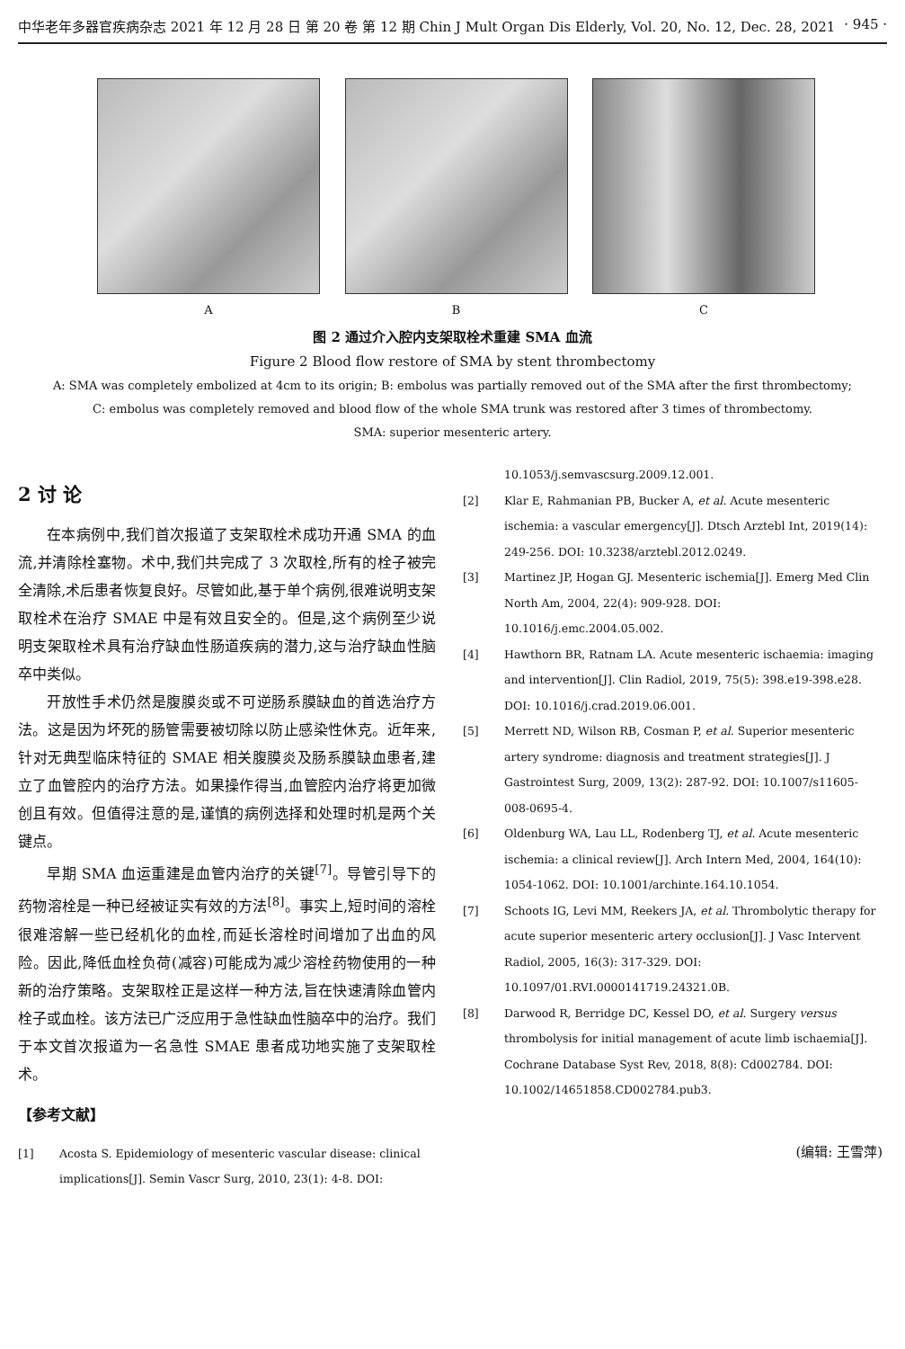中华老年多器官疾病杂志 2021 年 12 月 28 日 第 20 卷 第 12 期 Chin J Mult Organ Dis Elderly, Vol. 20, No. 12, Dec. 28, 2021 · 945 ·
A B C
图 2 通过介入腔内支架取栓术重建 SMA 血流
Figure 2 Blood flow restore of SMA by stent thrombectomy
A: SMA was completely embolized at 4cm to its origin; B: embolus was partially removed out of the SMA after the first thrombectomy;
C: embolus was completely removed and blood flow of the whole SMA trunk was restored after 3 times of thrombectomy.
SMA: superior mesenteric artery.
2 讨 论
在本病例中,我们首次报道了支架取栓术成功开通 SMA 的血流,并清除栓塞物。术中,我们共完成了 3 次取栓,所有的栓子被完全清除,术后患者恢复良好。尽管如此,基于单个病例,很难说明支架取栓术在治疗 SMAE 中是有效且安全的。但是,这个病例至少说明支架取栓术具有治疗缺血性肠道疾病的潜力,这与治疗缺血性脑卒中类似。
开放性手术仍然是腹膜炎或不可逆肠系膜缺血的首选治疗方法。这是因为坏死的肠管需要被切除以防止感染性休克。近年来,针对无典型临床特征的 SMAE 相关腹膜炎及肠系膜缺血患者,建立了血管腔内的治疗方法。如果操作得当,血管腔内治疗将更加微创且有效。但值得注意的是,谨慎的病例选择和处理时机是两个关键点。
早期 SMA 血运重建是血管内治疗的关键<sup>[7]</sup>。导管引导下的药物溶栓是一种已经被证实有效的方法<sup>[8]</sup>。事实上,短时间的溶栓很难溶解一些已经机化的血栓,而延长溶栓时间增加了出血的风险。因此,降低血栓负荷(减容)可能成为减少溶栓药物使用的一种新的治疗策略。支架取栓正是这样一种方法,旨在快速清除血管内栓子或血栓。该方法已广泛应用于急性缺血性脑卒中的治疗。我们于本文首次报道为一名急性 SMAE 患者成功地实施了支架取栓术。
【参考文献】
[1] Acosta S. Epidemiology of mesenteric vascular disease: clinical implications[J]. Semin Vascr Surg, 2010, 23(1): 4-8. DOI:
10.1053/j.semvascsurg.2009.12.001.
[2] Klar E, Rahmanian PB, Bucker A, et al. Acute mesenteric ischemia: a vascular emergency[J]. Dtsch Arztebl Int, 2019(14): 249-256. DOI: 10.3238/arztebl.2012.0249.
[3] Martinez JP, Hogan GJ. Mesenteric ischemia[J]. Emerg Med Clin North Am, 2004, 22(4): 909-928. DOI: 10.1016/j.emc.2004.05.002.
[4] Hawthorn BR, Ratnam LA. Acute mesenteric ischaemia: imaging and intervention[J]. Clin Radiol, 2019, 75(5): 398.e19-398.e28. DOI: 10.1016/j.crad.2019.06.001.
[5] Merrett ND, Wilson RB, Cosman P, et al. Superior mesenteric artery syndrome: diagnosis and treatment strategies[J]. J Gastrointest Surg, 2009, 13(2): 287-92. DOI: 10.1007/s11605-008-0695-4.
[6] Oldenburg WA, Lau LL, Rodenberg TJ, et al. Acute mesenteric ischemia: a clinical review[J]. Arch Intern Med, 2004, 164(10): 1054-1062. DOI: 10.1001/archinte.164.10.1054.
[7] Schoots IG, Levi MM, Reekers JA, et al. Thrombolytic therapy for acute superior mesenteric artery occlusion[J]. J Vasc Intervent Radiol, 2005, 16(3): 317-329. DOI: 10.1097/01.RVI.0000141719.24321.0B.
[8] Darwood R, Berridge DC, Kessel DO, et al. Surgery versus thrombolysis for initial management of acute limb ischaemia[J]. Cochrane Database Syst Rev, 2018, 8(8): Cd002784. DOI: 10.1002/14651858.CD002784.pub3.
(编辑: 王雪萍)